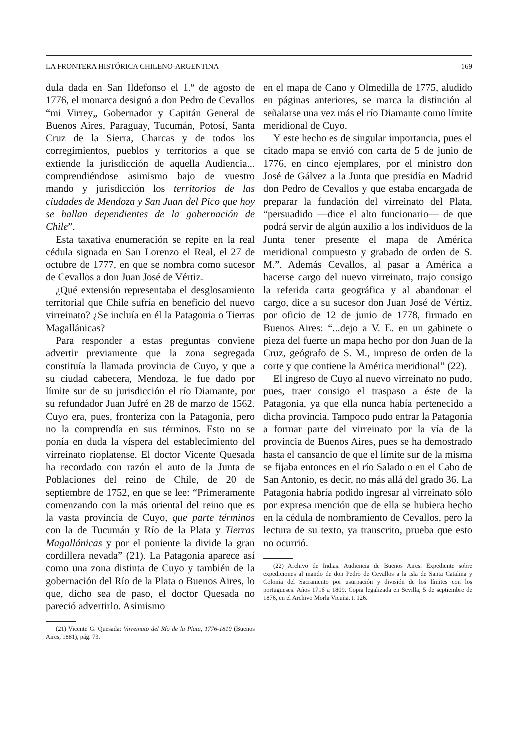LA FRONTERA HISTÓRICA CHILENO-ARGENTINA 169
dula dada en San Ildefonso el 1.º de agosto de 1776, el monarca designó a don Pedro de Cevallos “mi Virrey„ Gobernador y Capitán General de Buenos Aires, Paraguay, Tucumán, Potosí, Santa Cruz de la Sierra, Charcas y de todos los corregimientos, pueblos y territorios a que se extiende la jurisdicción de aquella Audiencia... comprendiéndose asimismo bajo de vuestro mando y jurisdicción los territorios de las ciudades de Mendoza y San Juan del Pico que hoy se hallan dependientes de la gobernación de Chile”.
Esta taxativa enumeración se repite en la real cédula signada en San Lorenzo el Real, el 27 de octubre de 1777, en que se nombra como sucesor de Cevallos a don Juan José de Vértiz.
¿Qué extensión representaba el desglosamiento territorial que Chile sufría en beneficio del nuevo virreinato? ¿Se incluía en él la Patagonia o Tierras Magallánicas?
Para responder a estas preguntas conviene advertir previamente que la zona segregada constituía la llamada provincia de Cuyo, y que a su ciudad cabecera, Mendoza, le fue dado por límite sur de su jurisdicción el río Diamante, por su refundador Juan Jufré en 28 de marzo de 1562. Cuyo era, pues, fronteriza con la Patagonia, pero no la comprendía en sus términos. Esto no se ponía en duda la víspera del establecimiento del virreinato rioplatense. El doctor Vicente Quesada ha recordado con razón el auto de la Junta de Poblaciones del reino de Chile, de 20 de septiembre de 1752, en que se lee: “Primeramente comenzando con la más oriental del reino que es la vasta provincia de Cuyo, que parte términos con la de Tucumán y Río de la Plata y Tierras Magallánicas y por el poniente la divide la gran cordillera nevada” (21). La Patagonia aparece así como una zona distinta de Cuyo y también de la gobernación del Río de la Plata o Buenos Aires, lo que, dicho sea de paso, el doctor Quesada no pareció advertirlo. Asimismo
(21) Vicente G. Quesada: Virreinato del Río de la Plata, 1776-1810 (Buenos Aires, 1881), pág. 73.
en el mapa de Cano y Olmedilla de 1775, aludido en páginas anteriores, se marca la distinción al señalarse una vez más el río Diamante como límite meridional de Cuyo.
Y este hecho es de singular importancia, pues el citado mapa se envió con carta de 5 de junio de 1776, en cinco ejemplares, por el ministro don José de Gálvez a la Junta que presidía en Madrid don Pedro de Cevallos y que estaba encargada de preparar la fundación del virreinato del Plata, “persuadido —dice el alto funcionario— de que podrá servir de algún auxilio a los individuos de la Junta tener presente el mapa de América meridional compuesto y grabado de orden de S. M.”. Además Cevallos, al pasar a América a hacerse cargo del nuevo virreinato, trajo consigo la referida carta geográfica y al abandonar el cargo, dice a su sucesor don Juan José de Vértiz, por oficio de 12 de junio de 1778, firmado en Buenos Aires: “...dejo a V. E. en un gabinete o pieza del fuerte un mapa hecho por don Juan de la Cruz, geógrafo de S. M., impreso de orden de la corte y que contiene la América meridional” (22).
El ingreso de Cuyo al nuevo virreinato no pudo, pues, traer consigo el traspaso a éste de la Patagonia, ya que ella nunca había pertenecido a dicha provincia. Tampoco pudo entrar la Patagonia a formar parte del virreinato por la vía de la provincia de Buenos Aires, pues se ha demostrado hasta el cansancio de que el límite sur de la misma se fijaba entonces en el río Salado o en el Cabo de San Antonio, es decir, no más allá del grado 36. La Patagonia habría podido ingresar al virreinato sólo por expresa mención que de ella se hubiera hecho en la cédula de nombramiento de Cevallos, pero la lectura de su texto, ya transcrito, prueba que esto no ocurrió.
(22) Archivo de Indias. Audiencia de Buenos Aires. Expediente sobre expediciones al mando de don Pedro de Cevallos a la isla de Santa Catalina y Colonia del Sacramento por usurpación y división de los límites con los portugueses. Años 1716 a 1809. Copia legalizada en Sevilla, 5 de septiembre de 1876, en el Archivo Morla Vicuña, t. 126.